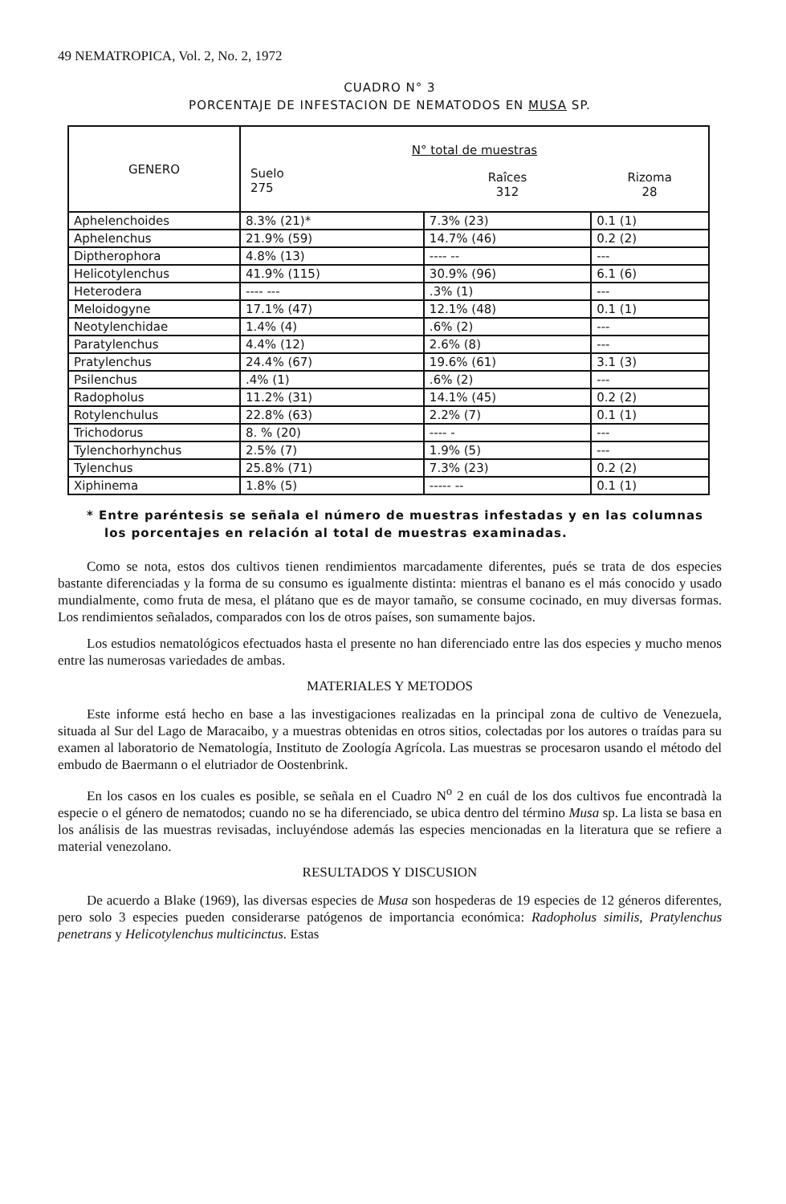49 NEMATROPICA, Vol. 2, No. 2, 1972
CUADRO N° 3
PORCENTAJE DE INFESTACION DE NEMATODOS EN MUSA SP.
| GENERO | N° total de muestras | | |
| --- | --- | --- | --- |
| | Suelo 275 | Raîces 312 | Rizoma 28 |
| Aphelenchoides | 8.3% (21)* | 7.3% (23) | 0.1 (1) |
| Aphelenchus | 21.9% (59) | 14.7% (46) | 0.2 (2) |
| Diptherophora | 4.8% (13) | ---- -- | --- |
| Helicotylenchus | 41.9% (115) | 30.9% (96) | 6.1 (6) |
| Heterodera | ---- --- | .3% (1) | --- |
| Meloidogyne | 17.1% (47) | 12.1% (48) | 0.1 (1) |
| Neotylenchidae | 1.4% (4) | .6% (2) | --- |
| Paratylenchus | 4.4% (12) | 2.6% (8) | --- |
| Pratylenchus | 24.4% (67) | 19.6% (61) | 3.1 (3) |
| Psilenchus | .4% (1) | .6% (2) | --- |
| Radopholus | 11.2% (31) | 14.1% (45) | 0.2 (2) |
| Rotylenchulus | 22.8% (63) | 2.2% (7) | 0.1 (1) |
| Trichodorus | 8. % (20) | ---- - | --- |
| Tylenchorhynchus | 2.5% (7) | 1.9% (5) | --- |
| Tylenchus | 25.8% (71) | 7.3% (23) | 0.2 (2) |
| Xiphinema | 1.8% (5) | ----- -- | 0.1 (1) |
* Entre paréntesis se señala el número de muestras infestadas y en las columnas los porcentajes en relación al total de muestras examinadas.
Como se nota, estos dos cultivos tienen rendimientos marcadamente diferentes, pués se trata de dos especies bastante diferenciadas y la forma de su consumo es igualmente distinta: mientras el banano es el más conocido y usado mundialmente, como fruta de mesa, el plátano que es de mayor tamaño, se consume cocinado, en muy diversas formas. Los rendimientos señalados, comparados con los de otros países, son sumamente bajos.
Los estudios nematológicos efectuados hasta el presente no han diferenciado entre las dos especies y mucho menos entre las numerosas variedades de ambas.
MATERIALES Y METODOS
Este informe está hecho en base a las investigaciones realizadas en la principal zona de cultivo de Venezuela, situada al Sur del Lago de Maracaibo, y a muestras obtenidas en otros sitios, colectadas por los autores o traídas para su examen al laboratorio de Nematología, Instituto de Zoología Agrícola. Las muestras se procesaron usando el método del embudo de Baermann o el elutriador de Oostenbrink.
En los casos en los cuales es posible, se señala en el Cuadro N<sup>o</sup> 2 en cuál de los dos cultivos fue encontradà la especie o el género de nematodos; cuando no se ha diferenciado, se ubica dentro del término Musa sp. La lista se basa en los análisis de las muestras revisadas, incluyéndose además las especies mencionadas en la literatura que se refiere a material venezolano.
RESULTADOS Y DISCUSION
De acuerdo a Blake (1969), las diversas especies de Musa son hospederas de 19 especies de 12 géneros diferentes, pero solo 3 especies pueden considerarse patógenos de importancia económica: Radopholus similis, Pratylenchus penetrans y Helicotylenchus multicinctus. Estas